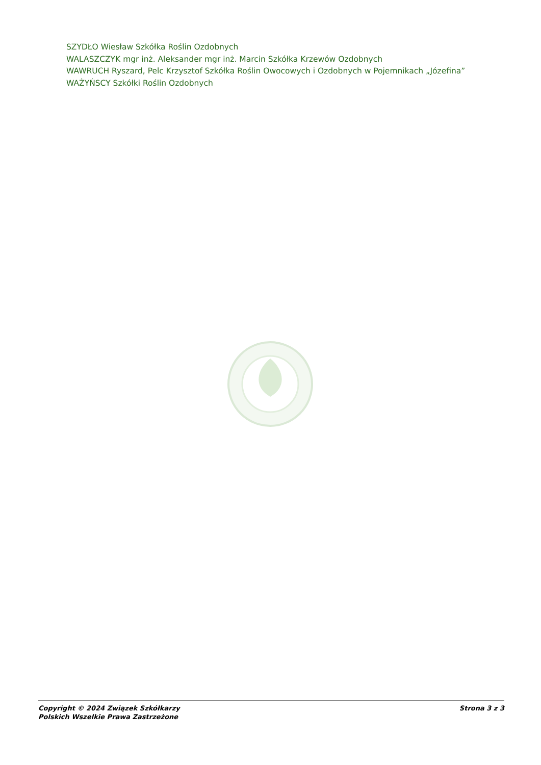SZYDŁO Wiesław Szkółka Roślin Ozdobnych
WALASZCZYK mgr inż. Aleksander mgr inż. Marcin Szkółka Krzewów Ozdobnych
WAWRUCH Ryszard, Pelc Krzysztof Szkółka Roślin Owocowych i Ozdobnych w Pojemnikach „Józefina”
WAŻYŃSCY Szkółki Roślin Ozdobnych
Copyright © 2024 Związek Szkółkarzy
Polskich Wszelkie Prawa Zastrzeżone
Strona 3 z 3